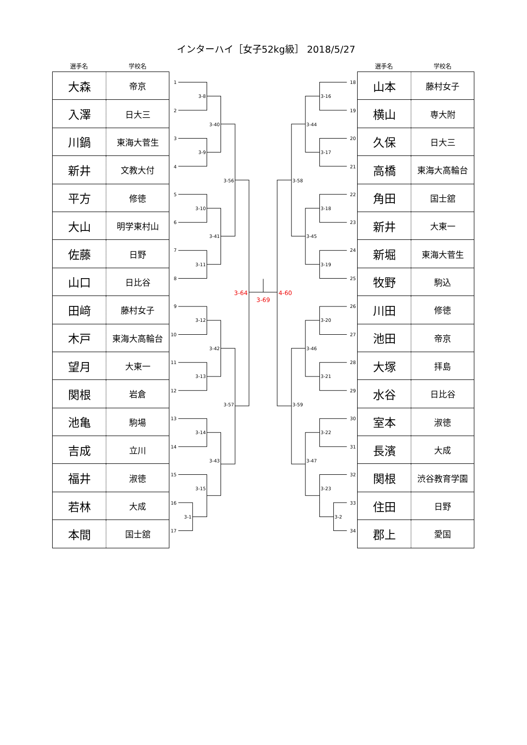インターハイ［女子52kg級］ 2018/5/27
選手名 学校名
| 大森 | 帝京 |
| 入澤 | 日大三 |
| 川鍋 | 東海大菅生 |
| 新井 | 文教大付 |
| 平方 | 修徳 |
| 大山 | 明学東村山 |
| 佐藤 | 日野 |
| 山口 | 日比谷 |
| 田﨑 | 藤村女子 |
| 木戸 | 東海大高輪台 |
| 望月 | 大東一 |
| 関根 | 岩倉 |
| 池亀 | 駒場 |
| 吉成 | 立川 |
| 福井 | 淑徳 |
| 若林 | 大成 |
| 本間 | 国士舘 |
1
2
3
4
5
6
7
8
9
10
11
12
13
14
15
16
17
3-8
3-9
3-10
3-11
3-12
3-13
3-14
3-15
3-1
3-40
3-41
3-42
3-43
3-56
3-57
3-64
3-69
4-60
3-58
3-59
3-44
3-45
3-46
3-47
3-16
3-17
3-18
3-19
3-20
3-21
3-22
3-23
3-2
18
19
20
21
22
23
24
25
26
27
28
29
30
31
32
33
34
選手名 学校名
| 山本 | 藤村女子 |
| 横山 | 専大附 |
| 久保 | 日大三 |
| 高橋 | 東海大高輪台 |
| 角田 | 国士舘 |
| 新井 | 大東一 |
| 新堀 | 東海大菅生 |
| 牧野 | 駒込 |
| 川田 | 修徳 |
| 池田 | 帝京 |
| 大塚 | 拝島 |
| 水谷 | 日比谷 |
| 室本 | 淑徳 |
| 長濱 | 大成 |
| 関根 | 渋谷教育学園 |
| 住田 | 日野 |
| 郡上 | 愛国 |